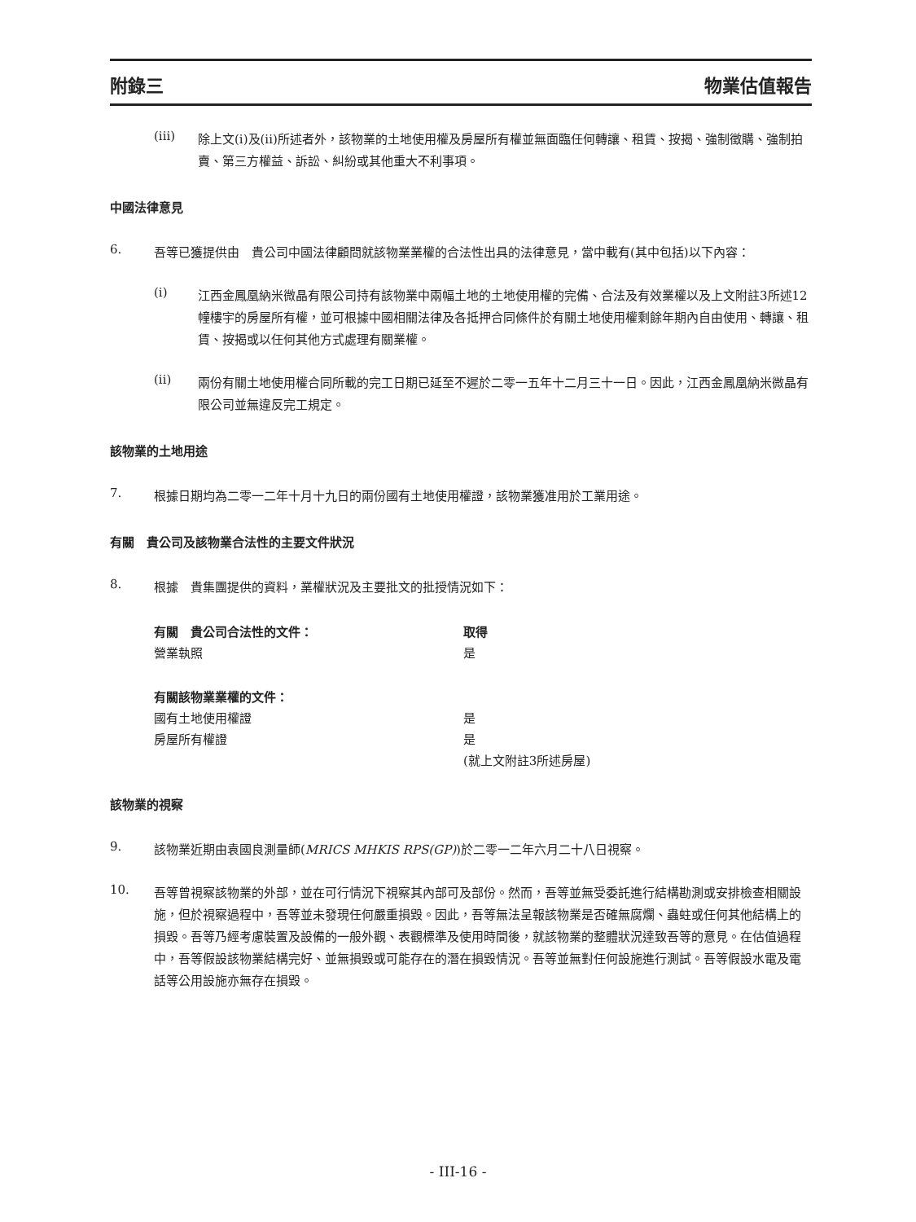附錄三 物業估值報告
(iii)
除上文(i)及(ii)所述者外，該物業的土地使用權及房屋所有權並無面臨任何轉讓、租賃、按揭、強制徵購、強制拍賣、第三方權益、訴訟、糾紛或其他重大不利事項。
中國法律意見
6.
吾等已獲提供由　貴公司中國法律顧問就該物業業權的合法性出具的法律意見，當中載有(其中包括)以下內容：
(i)
江西金鳳凰納米微晶有限公司持有該物業中兩幅土地的土地使用權的完備、合法及有效業權以及上文附註3所述12幢樓宇的房屋所有權，並可根據中國相關法律及各抵押合同條件於有關土地使用權剩餘年期內自由使用、轉讓、租賃、按揭或以任何其他方式處理有關業權。
(ii)
兩份有關土地使用權合同所載的完工日期已延至不遲於二零一五年十二月三十一日。因此，江西金鳳凰納米微晶有限公司並無違反完工規定。
該物業的土地用途
7.
根據日期均為二零一二年十月十九日的兩份國有土地使用權證，該物業獲准用於工業用途。
有關　貴公司及該物業合法性的主要文件狀況
8.
根據　貴集團提供的資料，業權狀況及主要批文的批授情況如下：
| 有關 貴公司合法性的文件： | 取得 |
| --- | --- |
| 營業執照 | 是 |
| 有關該物業業權的文件： | |
| 國有土地使用權證 | 是 |
| 房屋所有權證 | 是 |
| | (就上文附註3所述房屋) |
該物業的視察
9.
該物業近期由袁國良測量師(MRICS MHKIS RPS(GP))於二零一二年六月二十八日視察。
10.
吾等曾視察該物業的外部，並在可行情況下視察其內部可及部份。然而，吾等並無受委託進行結構勘測或安排檢查相關設施，但於視察過程中，吾等並未發現任何嚴重損毀。因此，吾等無法呈報該物業是否確無腐爛、蟲蛀或任何其他結構上的損毀。吾等乃經考慮裝置及設備的一般外觀、表觀標準及使用時間後，就該物業的整體狀況達致吾等的意見。在估值過程中，吾等假設該物業結構完好、並無損毀或可能存在的潛在損毀情況。吾等並無對任何設施進行測試。吾等假設水電及電話等公用設施亦無存在損毀。
- III-16 -